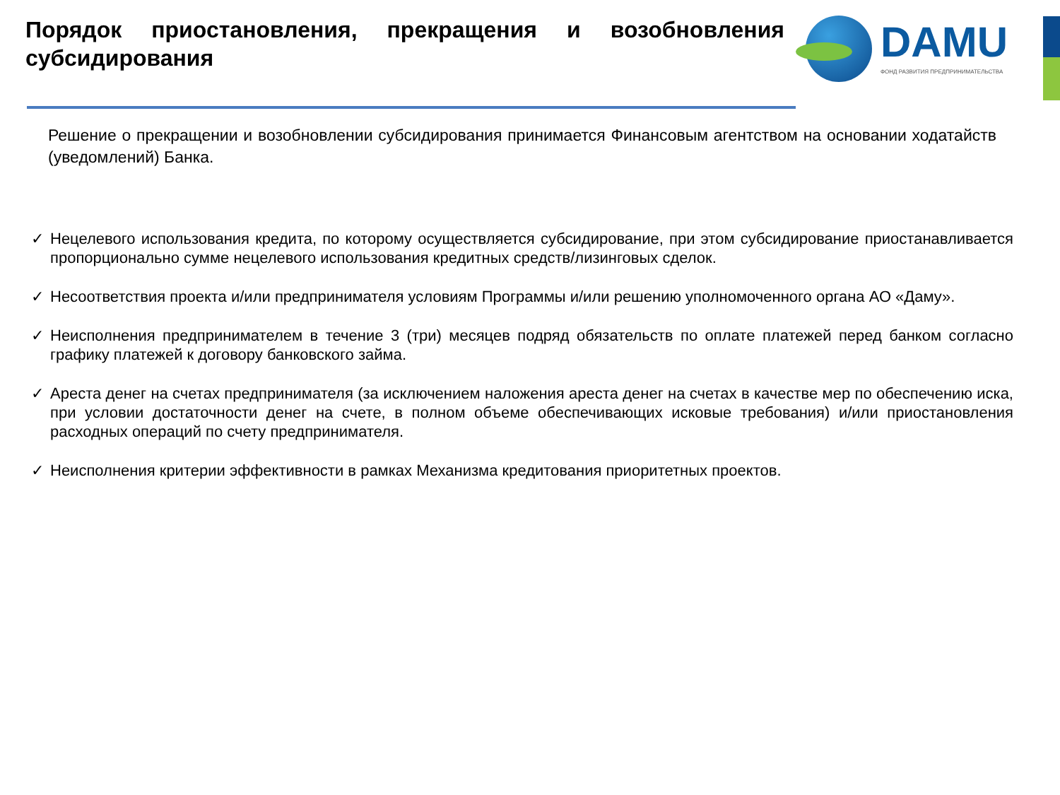Порядок приостановления, прекращения и возобновления субсидирования
DAMU
ФОНД РАЗВИТИЯ ПРЕДПРИНИМАТЕЛЬСТВА
Решение о прекращении и возобновлении субсидирования принимается Финансовым агентством на основании ходатайств (уведомлений) Банка.
✓ Нецелевого использования кредита, по которому осуществляется субсидирование, при этом субсидирование приостанавливается пропорционально сумме нецелевого использования кредитных средств/лизинговых сделок.
✓ Несоответствия проекта и/или предпринимателя условиям Программы и/или решению уполномоченного органа АО «Даму».
✓ Неисполнения предпринимателем в течение 3 (три) месяцев подряд обязательств по оплате платежей перед банком согласно графику платежей к договору банковского займа.
✓ Ареста денег на счетах предпринимателя (за исключением наложения ареста денег на счетах в качестве мер по обеспечению иска, при условии достаточности денег на счете, в полном объеме обеспечивающих исковые требования) и/или приостановления расходных операций по счету предпринимателя.
✓ Неисполнения критерии эффективности в рамках Механизма кредитования приоритетных проектов.